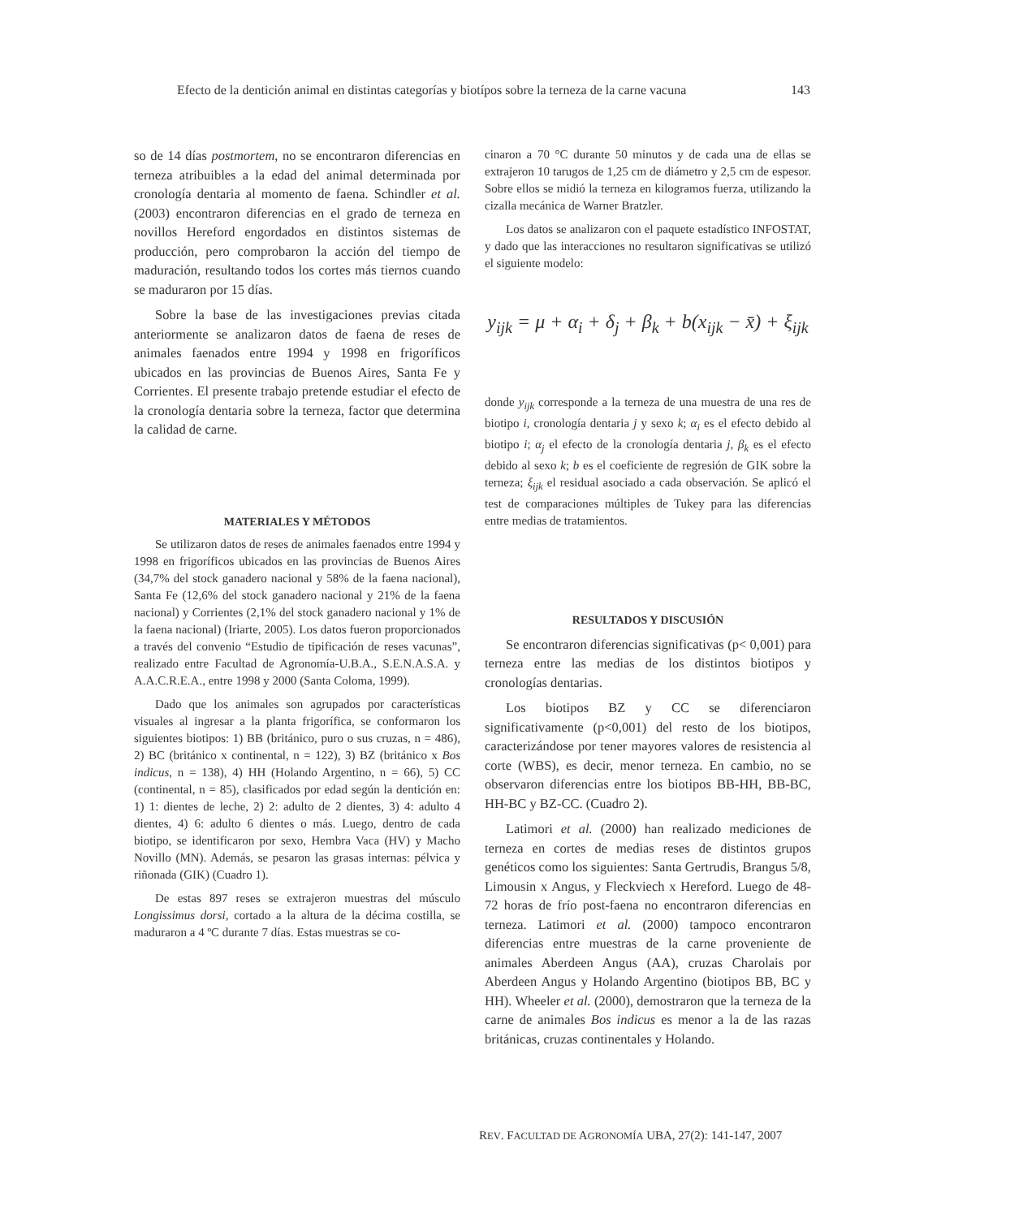Efecto de la dentición animal en distintas categorías y biotípos sobre la terneza de la carne vacuna 143
so de 14 días postmortem, no se encontraron diferencias en terneza atribuibles a la edad del animal determinada por cronología dentaria al momento de faena. Schindler et al. (2003) encontraron diferencias en el grado de terneza en novillos Hereford engordados en distintos sistemas de producción, pero comprobaron la acción del tiempo de maduración, resultando todos los cortes más tiernos cuando se maduraron por 15 días.
Sobre la base de las investigaciones previas citada anteriormente se analizaron datos de faena de reses de animales faenados entre 1994 y 1998 en frigoríficos ubicados en las provincias de Buenos Aires, Santa Fe y Corrientes. El presente trabajo pretende estudiar el efecto de la cronología dentaria sobre la terneza, factor que determina la calidad de carne.
MATERIALES Y MÉTODOS
Se utilizaron datos de reses de animales faenados entre 1994 y 1998 en frigoríficos ubicados en las provincias de Buenos Aires (34,7% del stock ganadero nacional y 58% de la faena nacional), Santa Fe (12,6% del stock ganadero nacional y 21% de la faena nacional) y Corrientes (2,1% del stock ganadero nacional y 1% de la faena nacional) (Iriarte, 2005). Los datos fueron proporcionados a través del convenio “Estudio de tipificación de reses vacunas”, realizado entre Facultad de Agronomía-U.B.A., S.E.N.A.S.A. y A.A.C.R.E.A., entre 1998 y 2000 (Santa Coloma, 1999).
Dado que los animales son agrupados por características visuales al ingresar a la planta frigorífica, se conformaron los siguientes biotipos: 1) BB (británico, puro o sus cruzas, n = 486), 2) BC (británico x continental, n = 122), 3) BZ (británico x Bos indicus, n = 138), 4) HH (Holando Argentino, n = 66), 5) CC (continental, n = 85), clasificados por edad según la dentición en: 1) 1: dientes de leche, 2) 2: adulto de 2 dientes, 3) 4: adulto 4 dientes, 4) 6: adulto 6 dientes o más. Luego, dentro de cada biotipo, se identificaron por sexo, Hembra Vaca (HV) y Macho Novillo (MN). Además, se pesaron las grasas internas: pélvica y riñonada (GIK) (Cuadro 1).
De estas 897 reses se extrajeron muestras del músculo Longissimus dorsi, cortado a la altura de la décima costilla, se maduraron a 4 ºC durante 7 días. Estas muestras se co-
cinaron a 70 °C durante 50 minutos y de cada una de ellas se extrajeron 10 tarugos de 1,25 cm de diámetro y 2,5 cm de espesor. Sobre ellos se midió la terneza en kilogramos fuerza, utilizando la cizalla mecánica de Warner Bratzler.
Los datos se analizaron con el paquete estadístico INFOSTAT, y dado que las interacciones no resultaron significativas se utilizó el siguiente modelo:
y<sub>ijk</sub> = μ + α<sub>i</sub> + δ<sub>j</sub> + β<sub>k</sub> + b(x<sub>ijk</sub> − x̄) + ξ<sub>ijk</sub>
donde y<sub>ijk</sub> corresponde a la terneza de una muestra de una res de biotipo i, cronología dentaria j y sexo k; α<sub>i</sub> es el efecto debido al biotipo i; α<sub>j</sub> el efecto de la cronología dentaria j, β<sub>k</sub> es el efecto debido al sexo k; b es el coeficiente de regresión de GIK sobre la terneza; ξ<sub>ijk</sub> el residual asociado a cada observación. Se aplicó el test de comparaciones múltiples de Tukey para las diferencias entre medias de tratamientos.
RESULTADOS Y DISCUSIÓN
Se encontraron diferencias significativas (p< 0,001) para terneza entre las medias de los distintos biotipos y cronologías dentarias.
Los biotipos BZ y CC se diferenciaron significativamente (p<0,001) del resto de los biotipos, caracterizándose por tener mayores valores de resistencia al corte (WBS), es decir, menor terneza. En cambio, no se observaron diferencias entre los biotipos BB-HH, BB-BC, HH-BC y BZ-CC. (Cuadro 2).
Latimori et al. (2000) han realizado mediciones de terneza en cortes de medias reses de distintos grupos genéticos como los siguientes: Santa Gertrudis, Brangus 5/8, Limousin x Angus, y Fleckviech x Hereford. Luego de 48-72 horas de frío post-faena no encontraron diferencias en terneza. Latimori et al. (2000) tampoco encontraron diferencias entre muestras de la carne proveniente de animales Aberdeen Angus (AA), cruzas Charolais por Aberdeen Angus y Holando Argentino (biotipos BB, BC y HH). Wheeler et al. (2000), demostraron que la terneza de la carne de animales Bos indicus es menor a la de las razas británicas, cruzas continentales y Holando.
REV. FACULTAD DE AGRONOMÍA UBA, 27(2): 141-147, 2007